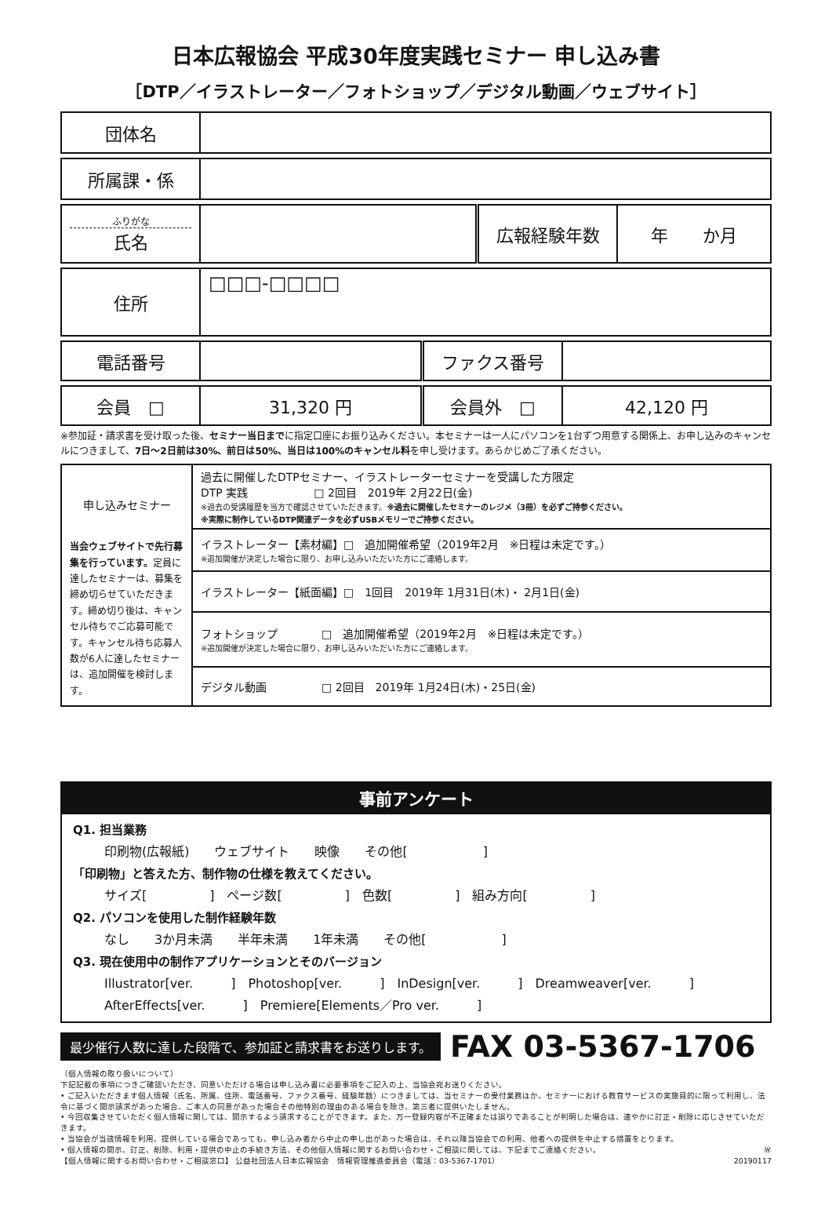日本広報協会 平成30年度実践セミナー 申し込み書
［DTP／イラストレーター／フォトショップ／デジタル動画／ウェブサイト］
| 団体名 | |
| 所属課・係 | |
| ふりがな 氏名 | | 広報経験年数 | 年 か月 |
| 住所 | □□□-□□□□ |
| 電話番号 | | ファクス番号 | |
| 会員 □ | 31,320 円 | 会員外 □ | 42,120 円 |
※参加証・請求書を受け取った後、セミナー当日までに指定口座にお振り込みください。本セミナーは一人にパソコンを1台ずつ用意する関係上、お申し込みのキャンセルにつきまして、7日～2日前は30%、前日は50%、当日は100%のキャンセル料を申し受けます。あらかじめご了承ください。
| 申し込みセミナー 当会ウェブサイトで先行募集を行っています。 定員に達したセミナーは、募集を締め切らせていただきます。締め切り後は、キャンセル待ちでご応募可能です。キャンセル待ち応募人数が6人に達したセミナーは、追加開催を検討します。 | 過去に開催したDTPセミナー、イラストレーターセミナーを受講した方限定 DTP 実践 □ 2回目 2019年 2月22日(金) ※過去の受講履歴を当方で確認させていただきます。 ※過去に開催したセミナーのレジメ（3冊）を必ずご持参ください。 ※実際に制作しているDTP関連データを必ずUSBメモリーでご持参ください。 |
| | イラストレーター【素材編】□ 追加開催希望（2019年2月 ※日程は未定です。） ※追加開催が決定した場合に限り、お申し込みいただいた方にご連絡します。 |
| | イラストレーター【紙面編】□ 1回目 2019年 1月31日(木)・ 2月1日(金) |
| | フォトショップ □ 追加開催希望（2019年2月 ※日程は未定です。） ※追加開催が決定した場合に限り、お申し込みいただいた方にご連絡します。 |
| | デジタル動画 □ 2回目 2019年 1月24日(木)・25日(金) |
事前アンケート
Q1. 担当業務
印刷物(広報紙)　　ウェブサイト　　映像　　その他[　　　　　　]
「印刷物」と答えた方、制作物の仕様を教えてください。
サイズ[　　　　　]　ページ数[　　　　　]　色数[　　　　　]　組み方向[　　　　　]
Q2. パソコンを使用した制作経験年数
なし　　3か月未満　　半年未満　　1年未満　　その他[　　　　　　]
Q3. 現在使用中の制作アプリケーションとそのバージョン
Illustrator[ver.　　　]　Photoshop[ver.　　　]　InDesign[ver.　　　]　Dreamweaver[ver.　　　]
AfterEffects[ver.　　　]　Premiere[Elements／Pro ver.　　　]
最少催行人数に達した段階で、参加証と請求書をお送りします。
FAX 03-5367-1706
（個人情報の取り扱いについて）
下記記載の事項につきご確認いただき、同意いただける場合は申し込み書に必要事項をご記入の上、当協会宛お送りください。
• ご記入いただきます個人情報（氏名、所属、住所、電話番号、ファクス番号、経験年数）につきましては、当セミナーの受付業務ほか、セミナーにおける教育サービスの実施目的に限って利用し、法令に基づく開示請求があった場合、ご本人の同意があった場合その他特別の理由のある場合を除き、第三者に提供いたしません。
• 今回収集させていただく個人情報に関しては、開示するよう請求することができます。また、万一登録内容が不正確または誤りであることが判明した場合は、速やかに訂正・削除に応じさせていただきます。
• 当協会が当該情報を利用、提供している場合であっても、申し込み者から中止の申し出があった場合は、それ以降当協会での利用、他者への提供を中止する措置をとります。
• 個人情報の開示、訂正、削除、利用・提供の中止の手続き方法、その他個人情報に関するお問い合わせ・ご相談に関しては、下記までご連絡ください。 Ⓦ
【個人情報に関するお問い合わせ・ご相談窓口】 公益社団法人日本広報協会　情報管理推進委員会（電話：03-5367-1701） 20190117